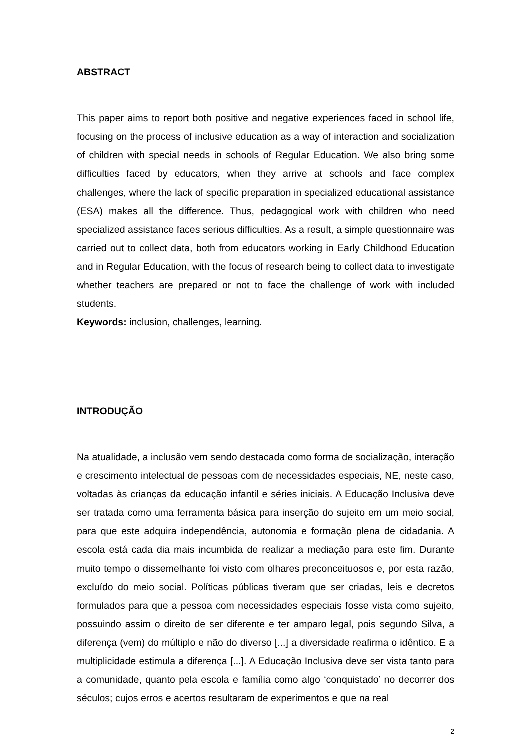ABSTRACT
This paper aims to report both positive and negative experiences faced in school life, focusing on the process of inclusive education as a way of interaction and socialization of children with special needs in schools of Regular Education. We also bring some difficulties faced by educators, when they arrive at schools and face complex challenges, where the lack of specific preparation in specialized educational assistance (ESA) makes all the difference. Thus, pedagogical work with children who need specialized assistance faces serious difficulties. As a result, a simple questionnaire was carried out to collect data, both from educators working in Early Childhood Education and in Regular Education, with the focus of research being to collect data to investigate whether teachers are prepared or not to face the challenge of work with included students.
Keywords: inclusion, challenges, learning.
INTRODUÇÃO
Na atualidade, a inclusão vem sendo destacada como forma de socialização, interação e crescimento intelectual de pessoas com de necessidades especiais, NE, neste caso, voltadas às crianças da educação infantil e séries iniciais. A Educação Inclusiva deve ser tratada como uma ferramenta básica para inserção do sujeito em um meio social, para que este adquira independência, autonomia e formação plena de cidadania. A escola está cada dia mais incumbida de realizar a mediação para este fim. Durante muito tempo o dissemelhante foi visto com olhares preconceituosos e, por esta razão, excluído do meio social. Políticas públicas tiveram que ser criadas, leis e decretos formulados para que a pessoa com necessidades especiais fosse vista como sujeito, possuindo assim o direito de ser diferente e ter amparo legal, pois segundo Silva, a diferença (vem) do múltiplo e não do diverso [...] a diversidade reafirma o idêntico. E a multiplicidade estimula a diferença [...]. A Educação Inclusiva deve ser vista tanto para a comunidade, quanto pela escola e família como algo ‘conquistado’ no decorrer dos séculos; cujos erros e acertos resultaram de experimentos e que na real
2